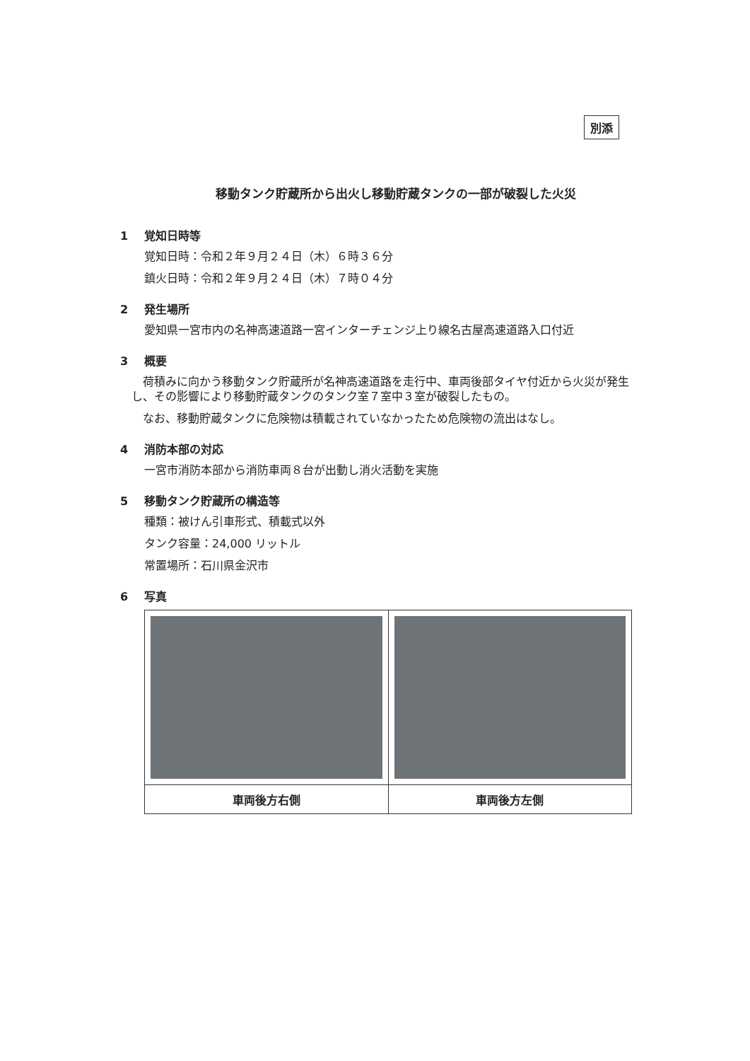別添
移動タンク貯蔵所から出火し移動貯蔵タンクの一部が破裂した火災
1 覚知日時等
覚知日時：令和２年９月２４日（木）６時３６分
鎮火日時：令和２年９月２４日（木）７時０４分
2 発生場所
愛知県一宮市内の名神高速道路一宮インターチェンジ上り線名古屋高速道路入口付近
3 概要
荷積みに向かう移動タンク貯蔵所が名神高速道路を走行中、車両後部タイヤ付近から火災が発生し、その影響により移動貯蔵タンクのタンク室７室中３室が破裂したもの。
なお、移動貯蔵タンクに危険物は積載されていなかったため危険物の流出はなし。
4 消防本部の対応
一宮市消防本部から消防車両８台が出動し消火活動を実施
5 移動タンク貯蔵所の構造等
種類：被けん引車形式、積載式以外
タンク容量：24,000 リットル
常置場所：石川県金沢市
6 写真
| 車両後方右側 | 車両後方左側 |